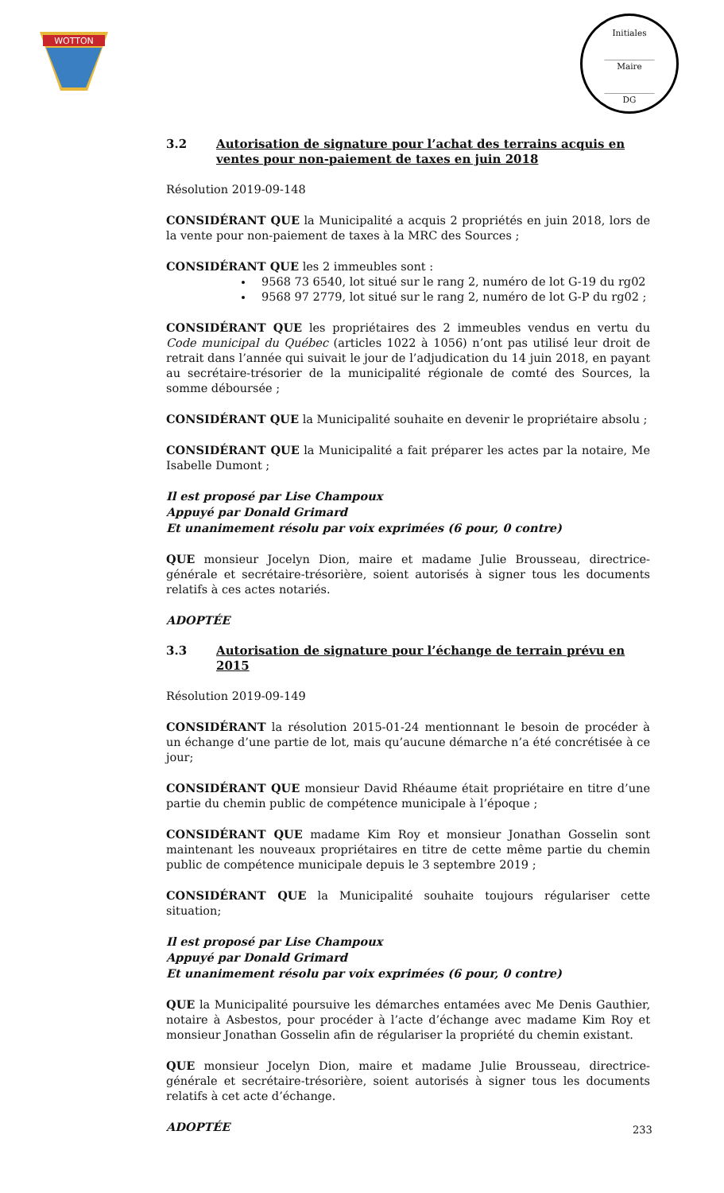WOTTON
Initiales
____________
Maire
____________
DG
3.2 Autorisation de signature pour l’achat des terrains acquis en ventes pour non-paiement de taxes en juin 2018
Résolution 2019-09-148
CONSIDÉRANT QUE la Municipalité a acquis 2 propriétés en juin 2018, lors de la vente pour non-paiement de taxes à la MRC des Sources ;
CONSIDÉRANT QUE les 2 immeubles sont :
9568 73 6540, lot situé sur le rang 2, numéro de lot G-19 du rg02
9568 97 2779, lot situé sur le rang 2, numéro de lot G-P du rg02 ;
CONSIDÉRANT QUE les propriétaires des 2 immeubles vendus en vertu du Code municipal du Québec (articles 1022 à 1056) n’ont pas utilisé leur droit de retrait dans l’année qui suivait le jour de l’adjudication du 14 juin 2018, en payant au secrétaire-trésorier de la municipalité régionale de comté des Sources, la somme déboursée ;
CONSIDÉRANT QUE la Municipalité souhaite en devenir le propriétaire absolu ;
CONSIDÉRANT QUE la Municipalité a fait préparer les actes par la notaire, Me Isabelle Dumont ;
Il est proposé par Lise Champoux
Appuyé par Donald Grimard
Et unanimement résolu par voix exprimées (6 pour, 0 contre)
QUE monsieur Jocelyn Dion, maire et madame Julie Brousseau, directrice-générale et secrétaire-trésorière, soient autorisés à signer tous les documents relatifs à ces actes notariés.
ADOPTÉE
3.3 Autorisation de signature pour l’échange de terrain prévu en 2015
Résolution 2019-09-149
CONSIDÉRANT la résolution 2015-01-24 mentionnant le besoin de procéder à un échange d’une partie de lot, mais qu’aucune démarche n’a été concrétisée à ce jour;
CONSIDÉRANT QUE monsieur David Rhéaume était propriétaire en titre d’une partie du chemin public de compétence municipale à l’époque ;
CONSIDÉRANT QUE madame Kim Roy et monsieur Jonathan Gosselin sont maintenant les nouveaux propriétaires en titre de cette même partie du chemin public de compétence municipale depuis le 3 septembre 2019 ;
CONSIDÉRANT QUE la Municipalité souhaite toujours régulariser cette situation;
Il est proposé par Lise Champoux
Appuyé par Donald Grimard
Et unanimement résolu par voix exprimées (6 pour, 0 contre)
QUE la Municipalité poursuive les démarches entamées avec Me Denis Gauthier, notaire à Asbestos, pour procéder à l’acte d’échange avec madame Kim Roy et monsieur Jonathan Gosselin afin de régulariser la propriété du chemin existant.
QUE monsieur Jocelyn Dion, maire et madame Julie Brousseau, directrice-générale et secrétaire-trésorière, soient autorisés à signer tous les documents relatifs à cet acte d’échange.
ADOPTÉE
233